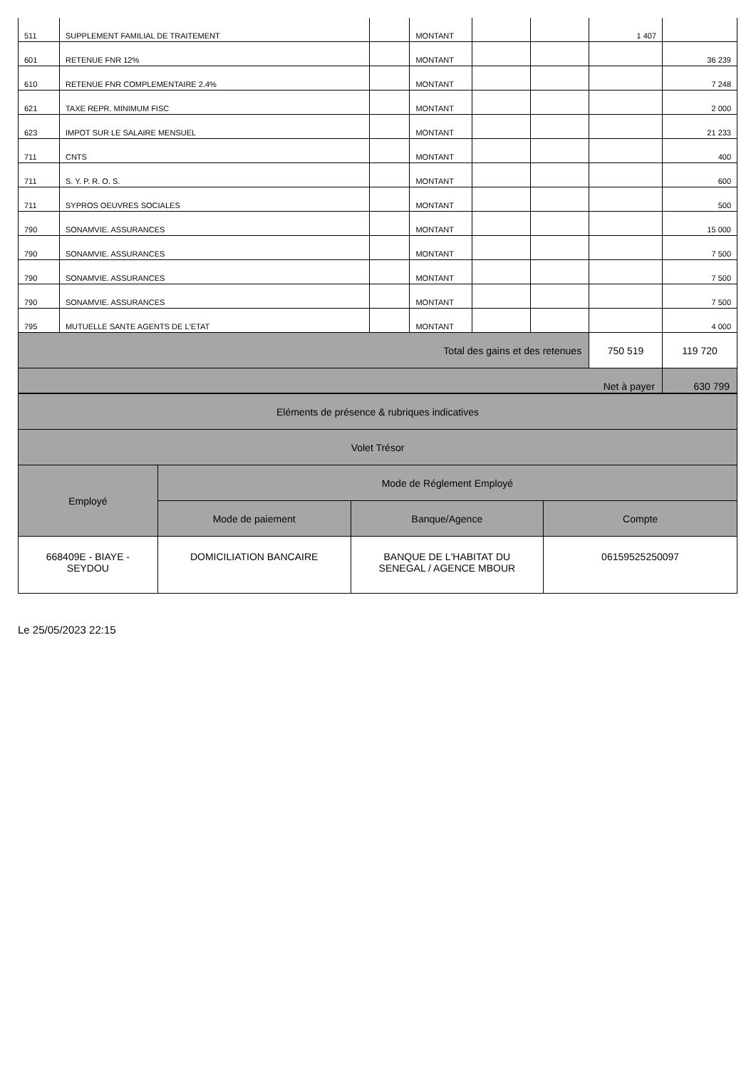| 511 | SUPPLEMENT FAMILIAL DE TRAITEMENT | | MONTANT | | | 1 407 | |
| 601 | RETENUE FNR 12% | | MONTANT | | | | 36 239 |
| 610 | RETENUE FNR COMPLEMENTAIRE 2.4% | | MONTANT | | | | 7 248 |
| 621 | TAXE REPR. MINIMUM FISC | | MONTANT | | | | 2 000 |
| 623 | IMPOT SUR LE SALAIRE MENSUEL | | MONTANT | | | | 21 233 |
| 711 | CNTS | | MONTANT | | | | 400 |
| 711 | S. Y. P. R. O. S. | | MONTANT | | | | 600 |
| 711 | SYPROS OEUVRES SOCIALES | | MONTANT | | | | 500 |
| 790 | SONAMVIE. ASSURANCES | | MONTANT | | | | 15 000 |
| 790 | SONAMVIE. ASSURANCES | | MONTANT | | | | 7 500 |
| 790 | SONAMVIE. ASSURANCES | | MONTANT | | | | 7 500 |
| 790 | SONAMVIE. ASSURANCES | | MONTANT | | | | 7 500 |
| 795 | MUTUELLE SANTE AGENTS DE L'ETAT | | MONTANT | | | | 4 000 |
| Total des gains et des retenues | | | | | | 750 519 | 119 720 |
| Net à payer | | | | | | | 630 799 |
| Eléments de présence & rubriques indicatives | | | |
| Volet Trésor | | | |
| Employé | Mode de Réglement Employé | | |
| | Mode de paiement | Banque/Agence | Compte |
| 668409E - BIAYE - SEYDOU | DOMICILIATION BANCAIRE | BANQUE DE L'HABITAT DU SENEGAL / AGENCE MBOUR | 06159525250097 |
Le 25/05/2023 22:15